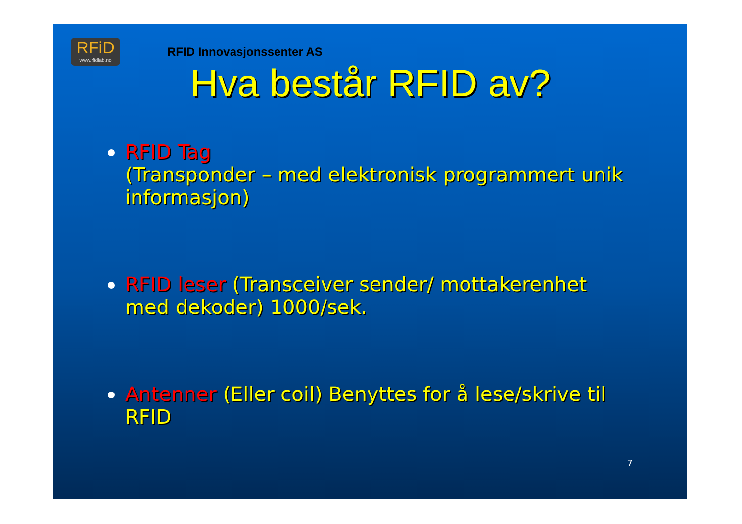RFiD
www.rfidlab.no
RFID Innovasjonssenter AS
Hva består RFID av?
RFID Tag
(Transponder – med elektronisk programmert unik informasjon)
RFID leser (Transceiver sender/ mottakerenhet med dekoder) 1000/sek.
Antenner (Eller coil) Benyttes for å lese/skrive til RFID
7